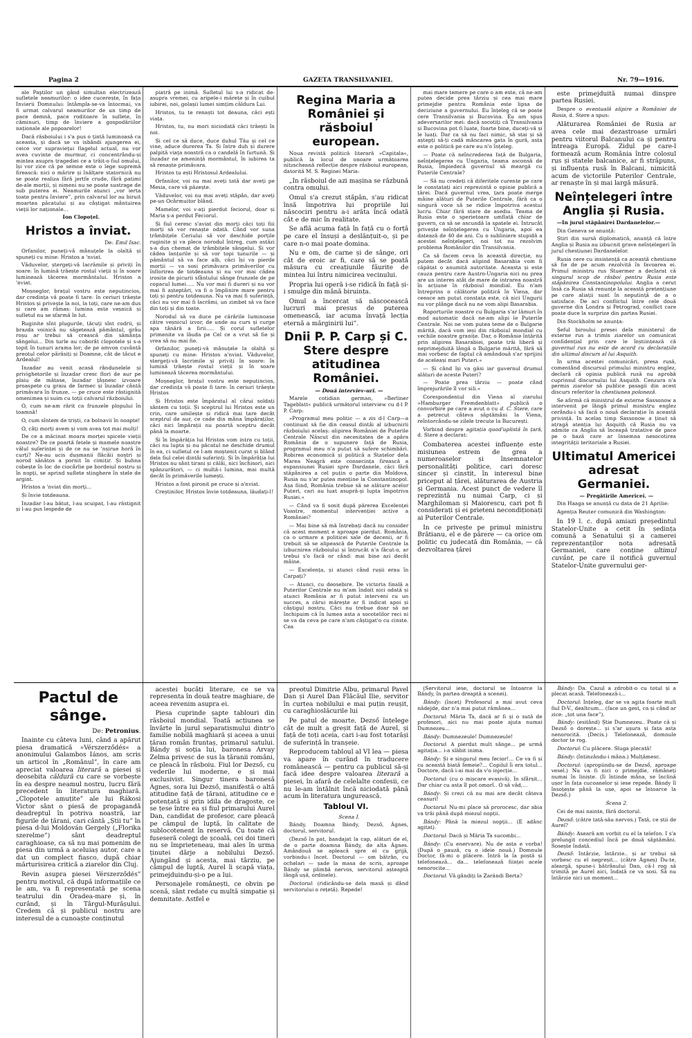Pagina 2 GAZETA TRANSILVANIEI. Nr. 79—1916.
ale Paştilor un gând simultan electrizează sufletele neamurilor: o idee cucerește, în fața Invierii Domnului: întâmpla-se-va întocmai, va fi urmat calvarul neamurilor de un timp de pace demnă, pace roditoare în suflete, în căminuri, timp de înviere a gospodăriilor naționale ale popoarelor!
Dacă răsboiului i s'a pus o țintă luminoasă ca aceasta, și dacă se va isbândi ajungerea ei, ceice vor supraviețui flagelul actual, nu vor avea cuvinte de murmur, ci concentrându-și mintea asupra tragediei ce a trăit-o fiul omului, își vor zice că pe semne este o lege supremă firească: nici o mărire și înălțare statornică nu se poate realiza fără jertfe crude, fără patimi de-ale morții, și nimeni nu se poate sustrage de sub puterea ei. Neamurile atunci „vor ierta toate pentru înviere“, prin calvarul lor au biruit moartea păcatului și au câștigat mântuirea vieții lor naționale...
Ion Clopoțel.
Hristos a înviat.
De: Emil Isac.
Orfanilor, puneți-vă mânuțele la olaltă și spuneți cu mine: Hristos a 'nviat.
Văduvelor, ștergeți-vă lacrămile și priviți în soare: în lumină trăește rostul vieții și în soare luminează tăcerea mormântului. Hristos a 'nviat.
Moșneglor, brațul vostru este neputincios, dar credința vă poate fi tare: în ceriuri trăește Hristos și privește la noi, la toți, care ne-am dus și care am rămas: lumina este veșnică și sufletul nu se sfarmă în lut.
Ruginite sînt plugurile, tăcuți sînt codrii, și brazda voinică nu săgetează pământul, grâu roșu ar trebui să crească din sămânța sângelui... Din turle au coborât clopotele și s-a topit în tunuri arama lor; de pe amvon cuvântă preotul celor părăsiți și Doamne, cât de tăcut e Ardealul!
Inzadar au venit acasă rândunelele și privighetorile și înzadar cresc flori de aur pe plaiu de mătase, înzadar țâșnesc izvoare proaspete cu graiu de farmec și înzadar cântă primăvara în frunze, — pe cruce este răstignită omenimea și suim cu toții calvarul războiului.
O, cum ne-am rărit ca frunzele plopului în toamnă!
O, cum sîntem de triști, ca bolnavii în noapte!
O, câți morți avem și vom avea tot mai mulți!
De ce a măcinat moara morței spicele vieții noastre? De ce poartă fetele și mamele noastre vălul suferinței și de ce nu se 'nșirue horă în curți? Ne-au ucis dușmanii flăcăii noștri și norod sănătos a pornit în cimitir. Și buhna cobește în loc de ciocârlie pe bordeiul nostru și în nopți, se aprind suflete stinghere în stele de argint.
Hristos a 'nviat din morți...
Și învie totdeauna.
Inzadar l-au bătut, l-au scuipat, l-au răstignit și l-au pus lespede de
piatră pe inimă. Sufletul lui s-a ridicat de-asupra vremei, cu aripele-i mărețe și în cuibul iubirei, noi, golașii lumei simțim căldura Lui.
Hristos, tu te renaști tot deauna, căci ești viața.
Hristos, tu, nu mori niciodată căci trăești în noi.
Și cel ce să duce, duce duhul Tău și cel ce vine, aduce durerea Ta. Și între duh și durere palpită viața noastră ca o candelă în furtună. Și înzadar ne amenință mormântul, în iubirea ta să renaște primăvara.
Hristos tu ești Hristosul Ardealului.
Orfanilor, voi nu mai aveți tată dar aveți pe Mesia, care vă păzește.
Văduvelor, voi nu mai aveți stăpân, dar aveți pe-un Ocârmuitor blând.
Mamelor, voi v-ați pierdut feciorul, doar și Maria ș-a perdut Feciorul.
Și fiul ceresc s'aviat din morți căci toți fiii morți să vor renaște odată. Când vor suna trâmbițele Ceriului să vor deschide porțile ruginite și va pleca norodul întreg, cum astăzi s-a dus chemat de trâmbițele sângelui. Și vor cădea lanțurile și să vor topi tunurile — și pământul să va face alb, căci își va pierde morții — va sosi primăvara primăverilor cu înflorirea de totdeauna și nu vor mai cădea irosite de picurii sfântului sânge frunzele de pe copacul lumei..... Nu vor mai fi dureri și nu vor mai fi așteptări, va fi o împlinire mare pentru toți și pentru totdeauna. Nu va mai fi suferință, căci nu vor mai fi lacrămi, un zimbet să va face din toți și din toate.
Norodul să va duce pe cărările luminoase către veșnicul izvor, de unde au curs și curge apa tânără a firii..... Și corul sufletelor primenite va lăuda pe Cel ce a vrut să fie și vrea să nu mai fie.
Orfanilor, puneți-vă mânuțele la olaltă și spuneți cu mine: Hristos a'nviat. Văduvelor, stergeți-vă lacrimile și priviți în soare: în lumină trăește rostul vieții și în soare luminează tăcerea mormântului.
Moșneglor, brațul vostru este neputincios, dar credința vă poate fi tare: în ceriuri trăește Hristos
Și Hristos este împăratul al cărui soldați sântem cu toții. Și sceptrul lui Hristos este un crin, care umilește și ridică mai tare decât sceptrul de aur, ce cade din mâna împăraților, căci nici împărații nu poartă sceptru decât până la moarte.
Și în împărăția lui Hristos vom intra cu toții, căci nu lupta și nu păcatul ne deschide drumul în ea, ci sufletul ce l-am moștenit curat și blând dela fiul celei dintâi suferinți. Și în împărăția lui Hristos nu sânt tirani și călăi, nici închisori, nici spânzurători, — ci multă-i lumina, mai multă decât în primăverile lumești.
Hristos a fost pironit pe cruce și a'nviat.
Creștinilor, Hristos învie totdeauna, lăudați-l!
Regina Maria a României și răsboiul european.
Noua revistă politică literară »Capitala«, publică la locul de onoare următoarea nitzscheană reflecție despre răsboiul european, datorită M. S. Reginei Maria:
„In răsboiul de azi mașina se răzbună contra omului.
Omul s'a crezut stăpân, s'au ridicat însă împotriva lui propriile lui născociri pentru a-i arăta încă odată cât e de mic în realitate.
Se află acuma față în față cu o forță pe care el însuși a deslănțuit-o, și pe care n-o mai poate domina.
Nu e om, de carne și de sânge, ori cât de eroic ar fi, care să se poată măsura cu creațiunile făurite de mintea lui întru nimicirea vecinului.
Propria lui operă i-se ridică în față și-i smulge din mână biruința.
Omul a încercat să născocească lucruri mai presus de puterea omenească, iar acuma învață lecția eternă a mărginirii lui“.
Dnii P. P. Carp și C. Stere despre atitudinea României.
— Două interviev-uri. —
Marele cotidian german, »Berliner Tageblatt« publică următorul interview cu d-l P. P. Carp:
»Programul meu politic — a zis d-l Carp—a continuat să fie din ceasul dintâi al izbucnirii războiului acelaș: alipirea României de Puterile Centrale Născut din necesitatea de a apăra România de o supunere față de Rusia, programul meu n'a putut să sufere schimbări. Robirea economică și politică a Statelor dela Marea Neagră este consecința firească a expansiunei Rusiei spre Dardanele, căci fără stăpânirea a cel puțin o parte din Moldova, Rusia nu s'ar putea menține la Constantinopol. Așa fiind, România trebue să se alăture acelor Puteri, cari au luat asupră-și lupta împotriva Rusiei.«
— Când va fi sosit după părerea Excelenței Voastre, momentul intervenției active a României?
— Mai bine să mă întrebați dacă nu consider că acest moment e aproape pierdut. România, ca o urmare a politicei sale de decenii, ar fi trebuit să se alipească de Puterile Centrale la izbucnirea războiului și întrucât n'a făcut-o, ar trebui s'o facă or când: mai bine azi decât mâine.
— Excelența, și atunci când rușii erau în Carpați?
— Atunci, cu deosebire. De victoria finală a Puterilor Centrale nu m'am îndoit nici odată și atunci România ar fi putut interveni cu un succes, a cărui mărește ar fi indicat apoi și câștigul nostru. Căci nu trebue doar să ne închipuim că în lumea asta a socotelilor reci ni se va da ceva pe care n'am câștigat'o cu cinste. Cea
mai mare temere pe care o am este, că ne-am putea decide prea târziu și cea mai mare primejdie pentru România este lipsa de deciziune a guvernului. Eu înțeleg că se poate cere Transilvania și Bucovina. Eu am spus adeversarilor mei: dacă socotiți că Transilvania și Bucovina pot fi luate, foarte bine, duceți-vă și le luați. Dar ca să nu faci nimic, să stai și să aștepți să-ți cadă mâncarea gata în gură, asta este o politică pe care eu n'o înțeleg.
— Poate că neîncrederea față de Bulgaria, neînțelegerea cu Ungaria, teama asconsă de Rusia, împiedecă guvernul să meargă cu Puterile Centrale?
— Să nu credeți că diferitele curente pe care le constatați aici reprezintă o opinie publică a țărei. Dacă guvernul vrea, țara poate merge mâine alături de Puterile Centrale, fără ca o singură voce să se ridice împotriva acestui lucru. Chiar fără stare de asediu. Teama de Rusia este o sperietoare umflată chiar de guvern, ca să se ascundă la spatele ei. Intrucât privește neînțelegerea cu Ungaria, apoi ea datează de 40 de ani. Cu o subliniere stupidă a acestei neînțelegeri, noi tot nu rezolvim problema Românilor din Transilvania.
Ca să facem ceva în această direcție, nu putem decât dacă alipind Basarabia vom fi căpătat o anumită autoritate. Aceasta și este cauza pentru care Austro-Ungaria nici nu prea are un interes atât de mare de intrarea noastră în acțiune în războiul mondial. Eu n'am întreprins o călătorie politică în Viena, dar ceeace am putut constata este, că nici Ungurii nu vor plânge dacă nu ne vom alipi Basarabia.
Raporturile noastre cu Bulgaria s'ar lămuri în mod automatic dacă ne-am alipi le Puterile Centrale. Noi ne vom putea teme de o Bulgarie mărită, dacă vom ieși din războiul mondial cu vechile noastre granițe. Dar, o Românie întărită prin alipirea Basarabiei, poate trăi liberă și neprimejduită lângă o Bulgarie mărită, fără să mai vorbesc de faptul că amândouă s'ar sprijini de aceleași mari Puteri.«
— Și când își va găsi iar guvernul drumul alături de aceste Puteri?
— Poate prea târziu — poate când împrejurările îl vor sili.«
Corespondentul din Viena al ziarului »Hamburger Fremdenblatt« publică o convorbire pe care a avut o cu d. C. Stere, care a petrecut câteva săptămâni la Viena, reîntorcându-se zilele trecute la București.
Vorbind despre agitația quod'uplistă în țară, d. Stere a declarat:
Combaterea acestei influențe este misiunea estrem de grea a numeroaselor și însemnatelor personalități politice, cari doresc sincer și cinstit, în interesul bine priceput al țărei, alăturarea de Austria și Germania. Acest punct de vedere îl reprezintă nu numai Carp, ci și Marghiloman și Maiorescu, cari pot fi considerați și ei prieteni necondiționați ai Puterilor Centrale.
In ce privește pe primul ministru Brătianu, el e de părere — ca orice om politic cu judecată din România, — că dezvoltarea țărei
este primejduită numai dinspre partea Rusiei.
Despre o eventuală alipire a României de Rusia, d. Stere a spus:
Alăturarea României de Rusia ar avea cele mai dezastroase urmări pentru viitorul Balcanului ca și pentru întreaga Europă. Zidul pe care-l formează acum România între colosul rus și statele balcanice, ar fi străpuns, și influența rusă în Balcani, nimicită acum de victoriile Puterilor Centrale, ar renaște în și mai largă măsură.
Neînțelegeri între Anglia și Rusia.
—In jurul stăpânirei Dardanelelor.—
Din Geneva se anunță:
Știri din sursă diplomatică, anunță că între Anglia și Rusia au izbucnit grave neînțelegeri în jurul chestiunei Dardanelelor.
Rusia cere cu insistență ca această chestiune să fie de pe acum rezolvită în favoarea ei. Primul ministru rus Stuermer a declarat că singurul scop de răsboi pentru Rusia este stăpânirea Constantinopolului. Anglia a cerut însă ca Rusia să renunțe la această pretențiune pe care aliații sunt în neputință de a o satisface. De aci conflictul între cele două guverne din Londra și Petrograd, conflict care poate duce la surprize din partea Rusiei.
Din Stockholm se anunța:
Șeful biroului presei dela ministerul de externe rus a trimis ziarelor un comunicat confidențial prin care le înștiințează că guvernul rus nu este de acord cu declarațiile din ultimul discurs al lui Asquith.
In urma acestei comunicări, presa rusă, comentând discursul primului ministru englez, declară că opinia publică rusă nu aprobă cuprinsul discursului lui Asquith. Cenzura n'a permis ziarelor să publice pasagii din acest discurs referitor la chestiunea poloneză.
Se afirmă că ministrul de externe Sassonow a intervenit pe lângă primul ministru englez cerându-i să facă o nouă declarație în această privință. In acelaș timp Sassonow a ținut să atragă atenția lui Asquith că Rusia nu va admite ca Anglia să înceapă tratative de pace pe o bază care ar însemna nesocotirea integrității teritoriale a Rusiei.
Ultimatul Americei adresat Germaniei.
— Pregătirile Americei. —
Din Haaga se anunță cu data de 21 Aprilie:
Agenția Reuter comunică din Washington:
In 19 l. c. după amiazi președintul Statelor-Unite a cetit în ședința comună a Senatului și a camerei reprezentanților nota adresată Germaniei, care conține ultimul cuvânt, pe care il notifică guvernul Statelor-Unite guvernului ger-
Pactul de sânge.
De: Petronius.
Inainte cu câteva luni, când a apărut piesa dramatică »Vérszerződés« a anonimului Galambos Iános, am scris un articol în „Românul“, în care am apreciat valoarea literară a piesei și deosebita căldură cu care se vorbește în ea despre neamul nostru, lucru fără precedent în literatura maghiară. „Clopotele amuțite“ ale lui Rákosi Victor sânt o piesă de propagandă deadreptul în potriva noastră, iar figurile de țărani, cari cântă „Știi tu“ în piesa d-lui Moldován Gergely („Florika szerelme“) sânt deadreptul caraghioase, ca să nu mai pomenim de piesa din urmă a aceluiaș autor, care a dat un complect fiasco, după chiar mărturisirea critică a ziarelor din Cluj.
Revin asupra piesei Vérszerződés“ pentru motivul, că după informațiile ce le am, va fi representată pe scena teatrului din Oradea-mare și, în curând, și în Târgul-Murășului. Credem că și publicul nostru are interesul de a cunoaște conținutul
acestei bucăți literare, ce se va representa în două teatre maghiare, de aceea revenim asupra ei.
Piesa cuprinde șapte tablouri din răsboiul mondial. Toată acțiunea se învârte în jurul separatismului dintr'o familie nobilă maghiară și aceea a unui țăran român fruntaș, primarul satului. Bándy și soția lui, baronesa Árvay Zelma privesc de sus la țăranii români, ce pleacă în răsboiu. Fiul lor Dezső, cu vederile lui moderne, e și mai exclusivist. Singur tinera baronesă Ágnes, sora lui Dezső, manifestă o altă atitudine față de țărani, atitudine ce e potențată și prin idila de dragoste, ce se țese între ea și fiul primarului Aurel Dan, candidat de profesor, care pleacă pe câmpul de luptă, în calitate de sublocotenent în reservă. Cu toate că fuseseră colegi de școală, cei doi tineri nu se împrieteneau, mai ales în urma ținutei dârje a nobilului Dezső. Ajungând și acesta, mai târziu, pe câmpul de luptă, Aurel îi scapă viața, primejduindu-și-o pe a lui.
Personajele românești, ce obvin pe scenă, sânt redate cu multă simpatie și demnitate. Astfel e
preotul Dimitrie Albu, primarul Pavel Dan și Aurel Dan Flăcăul Ilie, servitor în curtea nobilului e mai puțin reușit, cu caraghioslăcurile lui
Pe patul de moarte, Dezső înțelege cât de mult a greșit față de Aurel, și față de toți aceia, cari i-au fost totarăși de suferință în tranșeie.
Reproducem tabloul al VI lea — piesa va apare în curând în traducere românească — pentru ca publicul să-și facă idee despre valoarea literară a piesei, în afară de celelalte confesii, ce nu le-am întâlnit încă niciodată până acum în literatura ungurească.
Tabloul VI.
Scena I.
Bándy, Doamna Bándy, Dezső, Ágnes, doctorul, servitorul.
(Dezső în pat, bandajat la cap, alături de el, de o parte doamna Bándy, de alta Ágnes. Amândouă se apleacă spre el cu grijă, vorbindu-i încet. Doctorul — om bătrân, cu ochelari — șade la masa de scris, aproape Bándy se plimbă nervos, servitorul așteaptă lângă ușă, ordinele).
Doctorul: (ridicându-se dela masă și dând servitorului o rețetă). Repede!
(Servitorul iese, doctorul se întoarce la Bándy, în partea dreaptă a scenei).
Bándy: (încet) Profesorul a mai avut ceva nădejde, dar n'a mai putut rămânea...
Doctorul: Măria Ta, dacă ar fi și o sută de profesori, aici nu mai poate ajuta numai Dumnezeu...
Bándy: Dumnezeule! Dumnezeule!
Doctorul: A pierdut mult sânge... pe urmă agitația... i-a slăbit inima.
Bándy: Și e singurul meu fecior!... Ce va fi și cu această biată femeie?... Copilul îi era totul... Doctore, dacă i-ai mai da v'o injecție...
Doctorul: (cu o mișcare evasivă). In sfârșit... Dar chiar cu asta îl pot omorî.. O să văd,...
Bándy: Și crezi că nu mai are decât câteva ceasuri!
Doctorul: Nu-mi place să prorocesc, dar abia va trăi până după miezul nopții.
Bándy: Până la miezul nopții... (E adânc agitat).
Doctorul: Dacă și Măria Ta sucombi...
Bándy: (Cu enervare). Nu de asta e vorba! (După o pauză, cu o ideie nouă.) Domnule Doctor, fă-mi o plăcere. Intră la la poștă și telefonează... da... telefonează ființei acele nenorocite...
Doctorul: Vă gândiți la Zarándi Berta?
Bándy: Da. Cazul a zdrobit-o cu totul și a plecat acasă. Telefonează-i...
Doctorul: Ințeleg, dar se va agita foarte mult fiul D-V., dealtcum... (face un gest, ca și când ar zice: „tot una face“).
Bándy: (esitând) Știe Dumnezeu.. Poate că și Dezső o dorește... și s'ar ușura și fata asta nenorocită. (Decis.) Telefonează, domnule doctor te rog.
Doctorul: Cu plăcere. Sluga plecată!
Bándy: (întinzându-i mâna.) Mulțămesc.
Doctorul: (apropiindu-se de Dezső, aproape vesel.) Nu va fi nici o primejdie, rămâneți numai în liniște. (Ii întinde mâna, se înclină ușor în fața cucoanelor și iese repede. Bándy îl însoțește până la ușe, apoi se întoarce la Dezső.)
Scena 2.
Cei de mai nainte, fără doctorul.
Dezső: (către tată-său nervos.) Tată, ce știi de Aurel?
Bándy: Aseară am vorbit cu el la telefon. I s'a prelungit concediul încă pe două săptămâni. Sosește îndată.
Dezső: Intârzie, întârzie.. și ar trebui să vorbesc cu el negreșit... (către Ágneș) Du-te, aleargă, spune-i bătrânului Dan, că-l rog să trimită pe Aurel aici, îndată ce va sosi. Să nu întârzie nici un moment...